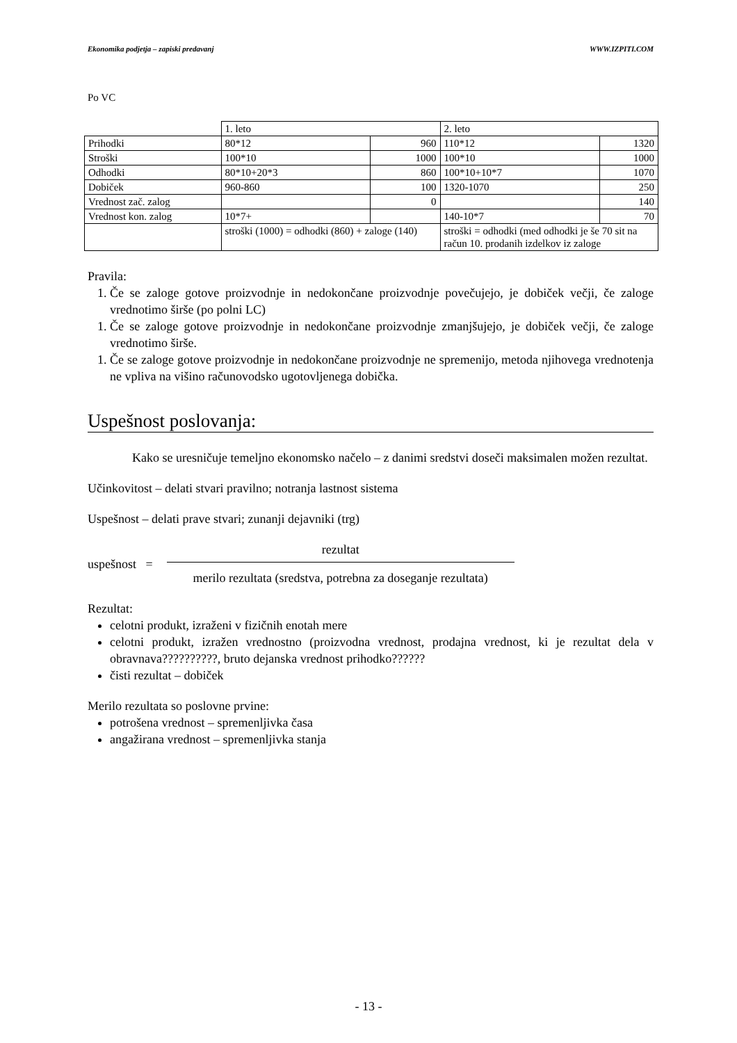Ekonomika podjetja – zapiski predavanj WWW.IZPITI.COM
Po VC
| | 1. leto | | 2. leto | |
| Prihodki | 80*12 | 960 | 110*12 | 1320 |
| Stroški | 100*10 | 1000 | 100*10 | 1000 |
| Odhodki | 80*10+20*3 | 860 | 100*10+10*7 | 1070 |
| Dobiček | 960-860 | 100 | 1320-1070 | 250 |
| Vrednost zač. zalog | | 0 | | 140 |
| Vrednost kon. zalog | 10*7+ | | 140-10*7 | 70 |
| | stroški (1000) = odhodki (860) + zaloge (140) | | stroški = odhodki (med odhodki je še 70 sit na račun 10. prodanih izdelkov iz zaloge | |
Pravila:
1. Če se zaloge gotove proizvodnje in nedokončane proizvodnje povečujejo, je dobiček večji, če zaloge vrednotimo širše (po polni LC)
1. Če se zaloge gotove proizvodnje in nedokončane proizvodnje zmanjšujejo, je dobiček večji, če zaloge vrednotimo širše.
1. Če se zaloge gotove proizvodnje in nedokončane proizvodnje ne spremenijo, metoda njihovega vrednotenja ne vpliva na višino računovodsko ugotovljenega dobička.
Uspešnost poslovanja:
Kako se uresničuje temeljno ekonomsko načelo – z danimi sredstvi doseči maksimalen možen rezultat.
Učinkovitost – delati stvari pravilno; notranja lastnost sistema
Uspešnost – delati prave stvari; zunanji dejavniki (trg)
uspešnost =
rezultat
merilo rezultata (sredstva, potrebna za doseganje rezultata)
Rezultat:
celotni produkt, izraženi v fizičnih enotah mere
celotni produkt, izražen vrednostno (proizvodna vrednost, prodajna vrednost, ki je rezultat dela v obravnava??????????, bruto dejanska vrednost prihodko??????
čisti rezultat – dobiček
Merilo rezultata so poslovne prvine:
potrošena vrednost – spremenljivka časa
angažirana vrednost – spremenljivka stanja
- 13 -